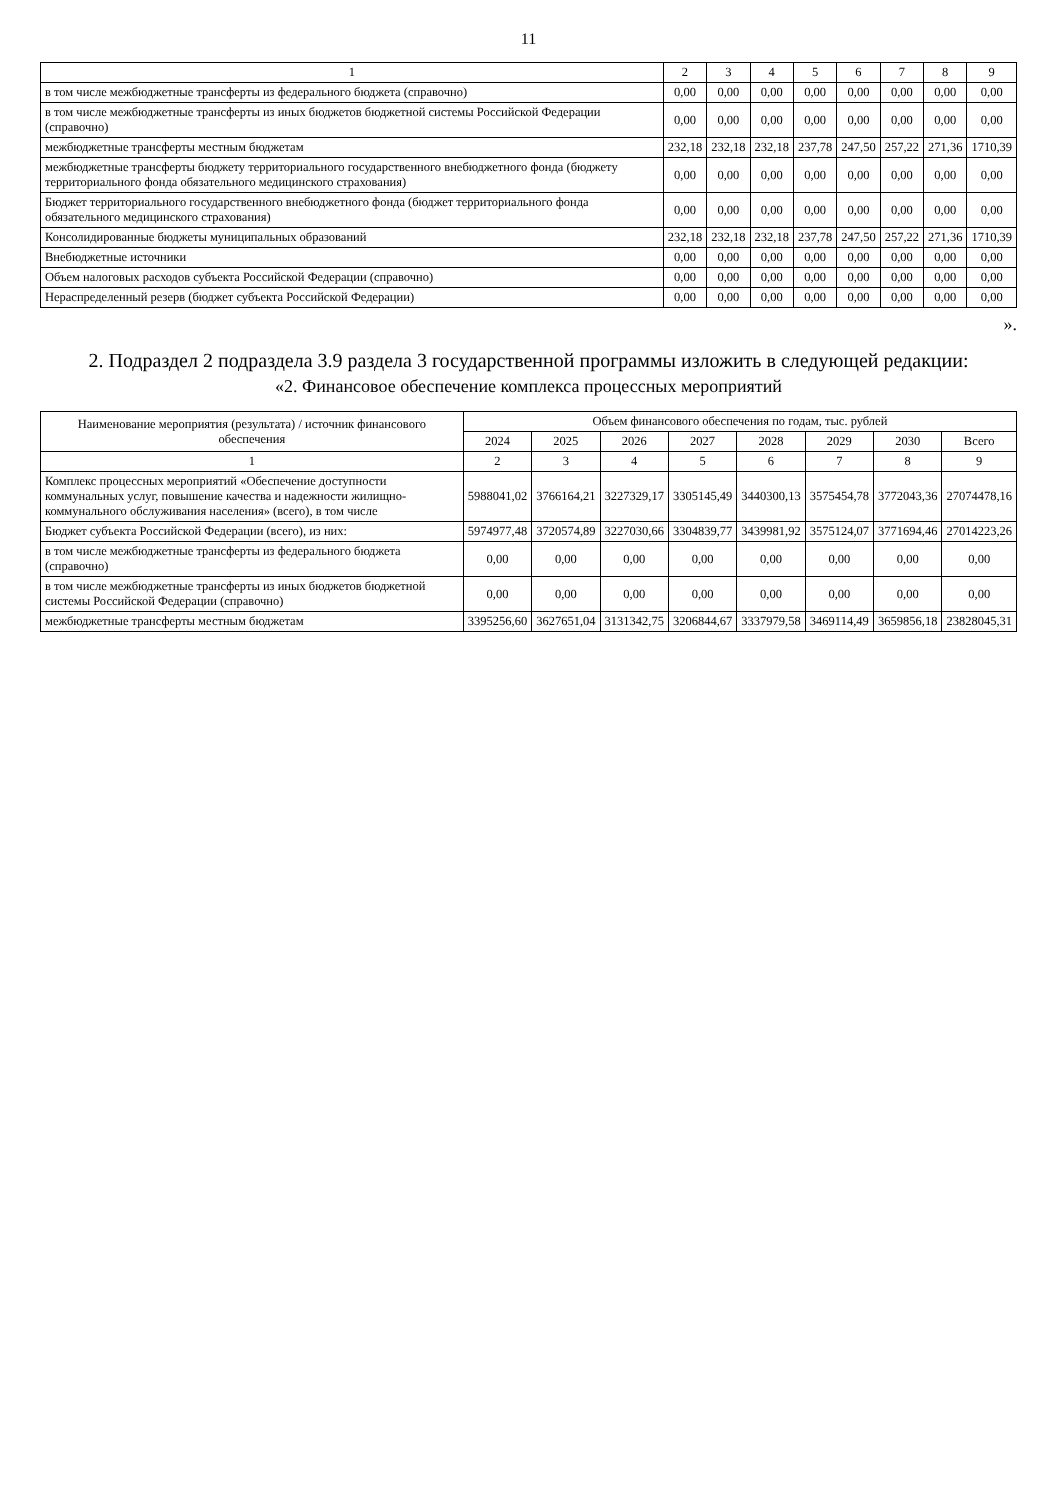11
| 1 | 2 | 3 | 4 | 5 | 6 | 7 | 8 | 9 |
| --- | --- | --- | --- | --- | --- | --- | --- | --- |
| в том числе межбюджетные трансферты из федерального бюджета (справочно) | 0,00 | 0,00 | 0,00 | 0,00 | 0,00 | 0,00 | 0,00 | 0,00 |
| в том числе межбюджетные трансферты из иных бюджетов бюджетной системы Российской Федерации (справочно) | 0,00 | 0,00 | 0,00 | 0,00 | 0,00 | 0,00 | 0,00 | 0,00 |
| межбюджетные трансферты местным бюджетам | 232,18 | 232,18 | 232,18 | 237,78 | 247,50 | 257,22 | 271,36 | 1710,39 |
| межбюджетные трансферты бюджету территориального государственного внебюджетного фонда (бюджету территориального фонда обязательного медицинского страхования) | 0,00 | 0,00 | 0,00 | 0,00 | 0,00 | 0,00 | 0,00 | 0,00 |
| Бюджет территориального государственного внебюджетного фонда (бюджет территориального фонда обязательного медицинского страхования) | 0,00 | 0,00 | 0,00 | 0,00 | 0,00 | 0,00 | 0,00 | 0,00 |
| Консолидированные бюджеты муниципальных образований | 232,18 | 232,18 | 232,18 | 237,78 | 247,50 | 257,22 | 271,36 | 1710,39 |
| Внебюджетные источники | 0,00 | 0,00 | 0,00 | 0,00 | 0,00 | 0,00 | 0,00 | 0,00 |
| Объем налоговых расходов субъекта Российской Федерации (справочно) | 0,00 | 0,00 | 0,00 | 0,00 | 0,00 | 0,00 | 0,00 | 0,00 |
| Нераспределенный резерв (бюджет субъекта Российской Федерации) | 0,00 | 0,00 | 0,00 | 0,00 | 0,00 | 0,00 | 0,00 | 0,00 |
».
2. Подраздел 2 подраздела 3.9 раздела 3 государственной программы изложить в следующей редакции:
«2. Финансовое обеспечение комплекса процессных мероприятий
| Наименование мероприятия (результата) / источник финансового обеспечения | Объем финансового обеспечения по годам, тыс. рублей | | | | | | | |
| --- | --- | --- | --- | --- | --- | --- | --- | --- |
| | 2024 | 2025 | 2026 | 2027 | 2028 | 2029 | 2030 | Всего |
| 1 | 2 | 3 | 4 | 5 | 6 | 7 | 8 | 9 |
| Комплекс процессных мероприятий «Обеспечение доступности коммунальных услуг, повышение качества и надежности жилищно-коммунального обслуживания населения» (всего), в том числе | 5988041,02 | 3766164,21 | 3227329,17 | 3305145,49 | 3440300,13 | 3575454,78 | 3772043,36 | 27074478,16 |
| Бюджет субъекта Российской Федерации (всего), из них: | 5974977,48 | 3720574,89 | 3227030,66 | 3304839,77 | 3439981,92 | 3575124,07 | 3771694,46 | 27014223,26 |
| в том числе межбюджетные трансферты из федерального бюджета (справочно) | 0,00 | 0,00 | 0,00 | 0,00 | 0,00 | 0,00 | 0,00 | 0,00 |
| в том числе межбюджетные трансферты из иных бюджетов бюджетной системы Российской Федерации (справочно) | 0,00 | 0,00 | 0,00 | 0,00 | 0,00 | 0,00 | 0,00 | 0,00 |
| межбюджетные трансферты местным бюджетам | 3395256,60 | 3627651,04 | 3131342,75 | 3206844,67 | 3337979,58 | 3469114,49 | 3659856,18 | 23828045,31 |